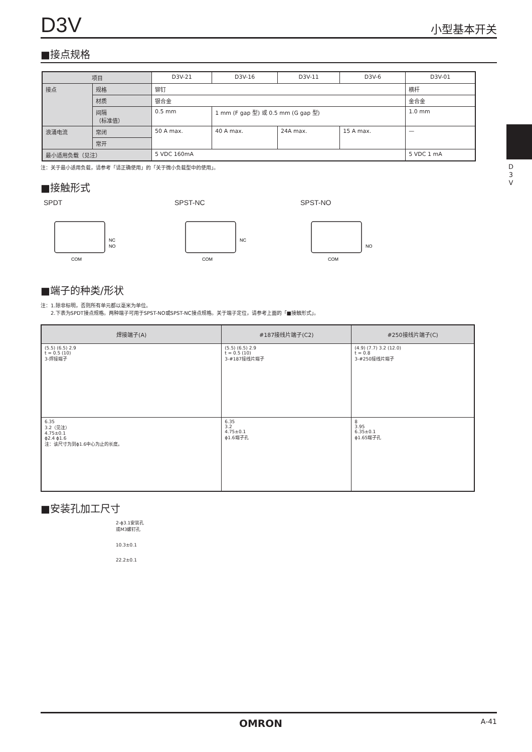D 3 V
D3V 小型基本开关
■接点规格
| 项目 | | D3V-21 | D3V-16 | D3V-11 | D3V-6 | D3V-01 |
| --- | --- | --- | --- | --- | --- | --- |
| 接点 | 规格 | 铆钉 | | | | 横杆 |
| | 材质 | 银合金 | | | | 金合金 |
| | 间隔 （标准值） | 0.5 mm | 1 mm (F gap 型) 或 0.5 mm (G gap 型) | | | 1.0 mm |
| 浪涌电流 | 常闭 | 50 A max. | 40 A max. | 24A max. | 15 A max. | — |
| | 常开 | | | | | |
| 最小适用负载（见注） | | 5 VDC 160mA | | | | 5 VDC 1 mA |
注：关于最小适用负载，请参考「请正确使用」的「关于微小负载型中的使用」。
■接触形式
SPDT
NC
NO
COM
SPST-NC
NC
COM
SPST-NO
NO
COM
■端子的种类/形状
注：1.除非标明，否则所有单元都以毫米为单位。
　　2.下表为SPDT接点规格。两种端子可用于SPST-NO或SPST-NC接点规格。关于端子定位，请参考上面的「■接触形式」。
| 焊接端子(A) | #187接线片端子(C2) | #250接线片端子(C) |
| --- | --- | --- |
| (5.5) (6.5) 2.9 t = 0.5 (10) 3-焊接端子 | (5.5) (6.5) 2.9 t = 0.5 (10) 3-#187接线片端子 | (4.9) (7.7) 3.2 (12.0) t = 0.8 3-#250接线片端子 |
| 6.35 3.2（见注） 4.75±0.1 ϕ2.4 ϕ1.6 注：该尺寸为到ϕ1.6中心为止的长度。 | 6.35 3.2 4.75±0.1 ϕ1.6端子孔 | 8 3.95 6.35±0.1 ϕ1.65端子孔 |
■安装孔加工尺寸
2-ϕ3.1安装孔
或M3螺钉孔
10.3±0.1
22.2±0.1
OMRON A-41